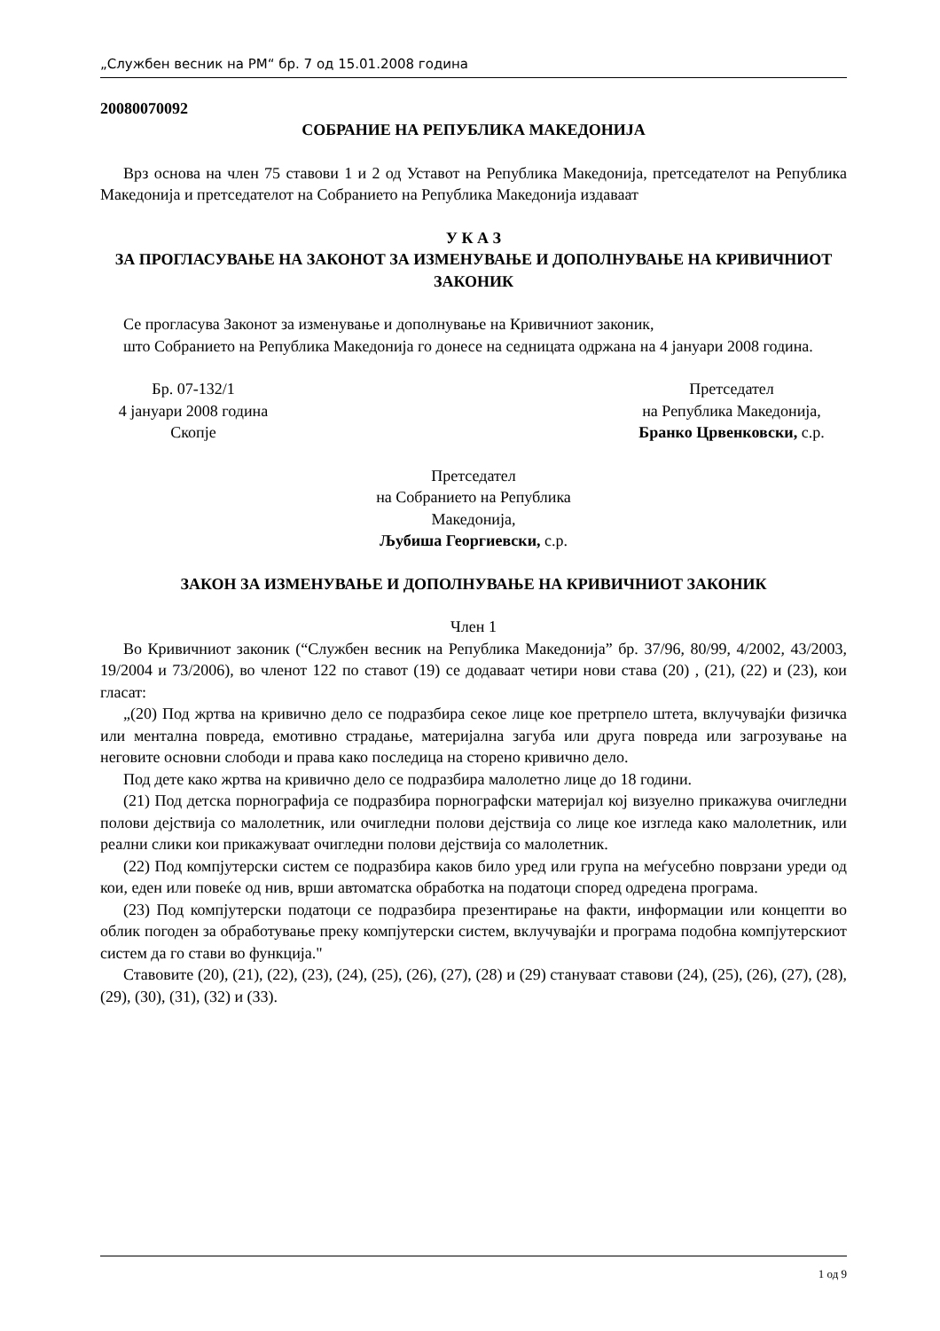„Службен весник на РМ“ бр. 7 од 15.01.2008 година
20080070092
СОБРАНИЕ НА РЕПУБЛИКА МАКЕДОНИЈА
Врз основа на член 75 ставови 1 и 2 од Уставот на Република Македонија, претседателот на Република Македонија и претседателот на Собранието на Република Македонија издаваат
У К А З
ЗА ПРОГЛАСУВАЊЕ НА ЗАКОНОТ ЗА ИЗМЕНУВАЊЕ И ДОПОЛНУВАЊЕ НА КРИВИЧНИОТ ЗАКОНИК
Се прогласува Законот за изменување и дополнување на Кривичниот законик,
што Собранието на Република Македонија го донесе на седницата одржана на 4 јануари 2008 година.
Бр. 07-132/1
4 јануари 2008 година
Скопје
Претседател
на Република Македонија,
Бранко Црвенковски, с.р.
Претседател
на Собранието на Република
Македонија,
Љубиша Георгиевски, с.р.
ЗАКОН ЗА ИЗМЕНУВАЊЕ И ДОПОЛНУВАЊЕ НА КРИВИЧНИОТ ЗАКОНИК
Член 1
Во Кривичниот законик (“Службен весник на Република Македонија” бр. 37/96, 80/99, 4/2002, 43/2003, 19/2004 и 73/2006), во членот 122 по ставот (19) се додаваат четири нови става (20) , (21), (22) и (23), кои гласат:
„(20) Под жртва на кривично дело се подразбира секое лице кое претрпело штета, вклучувајќи физичка или ментална повреда, емотивно страдање, материјална загуба или друга повреда или загрозување на неговите основни слободи и права како последица на сторено кривично дело.
Под дете како жртва на кривично дело се подразбира малолетно лице до 18 години.
(21) Под детска порнографија се подразбира порнографски материјал кој визуелно прикажува очигледни полови дејствија со малолетник, или очигледни полови дејствија со лице кое изгледа како малолетник, или реални слики кои прикажуваат очигледни полови дејствија со малолетник.
(22) Под компјутерски систем се подразбира каков било уред или група на меѓусебно поврзани уреди од кои, еден или повеќе од нив, врши автоматска обработка на податоци според одредена програма.
(23) Под компјутерски податоци се подразбира презентирање на факти, информации или концепти во облик погоден за обработување преку компјутерски систем, вклучувајќи и програма подобна компјутерскиот систем да го стави во функција."
Ставовите (20), (21), (22), (23), (24), (25), (26), (27), (28) и (29) стануваат ставови (24), (25), (26), (27), (28), (29), (30), (31), (32) и (33).
1 од 9